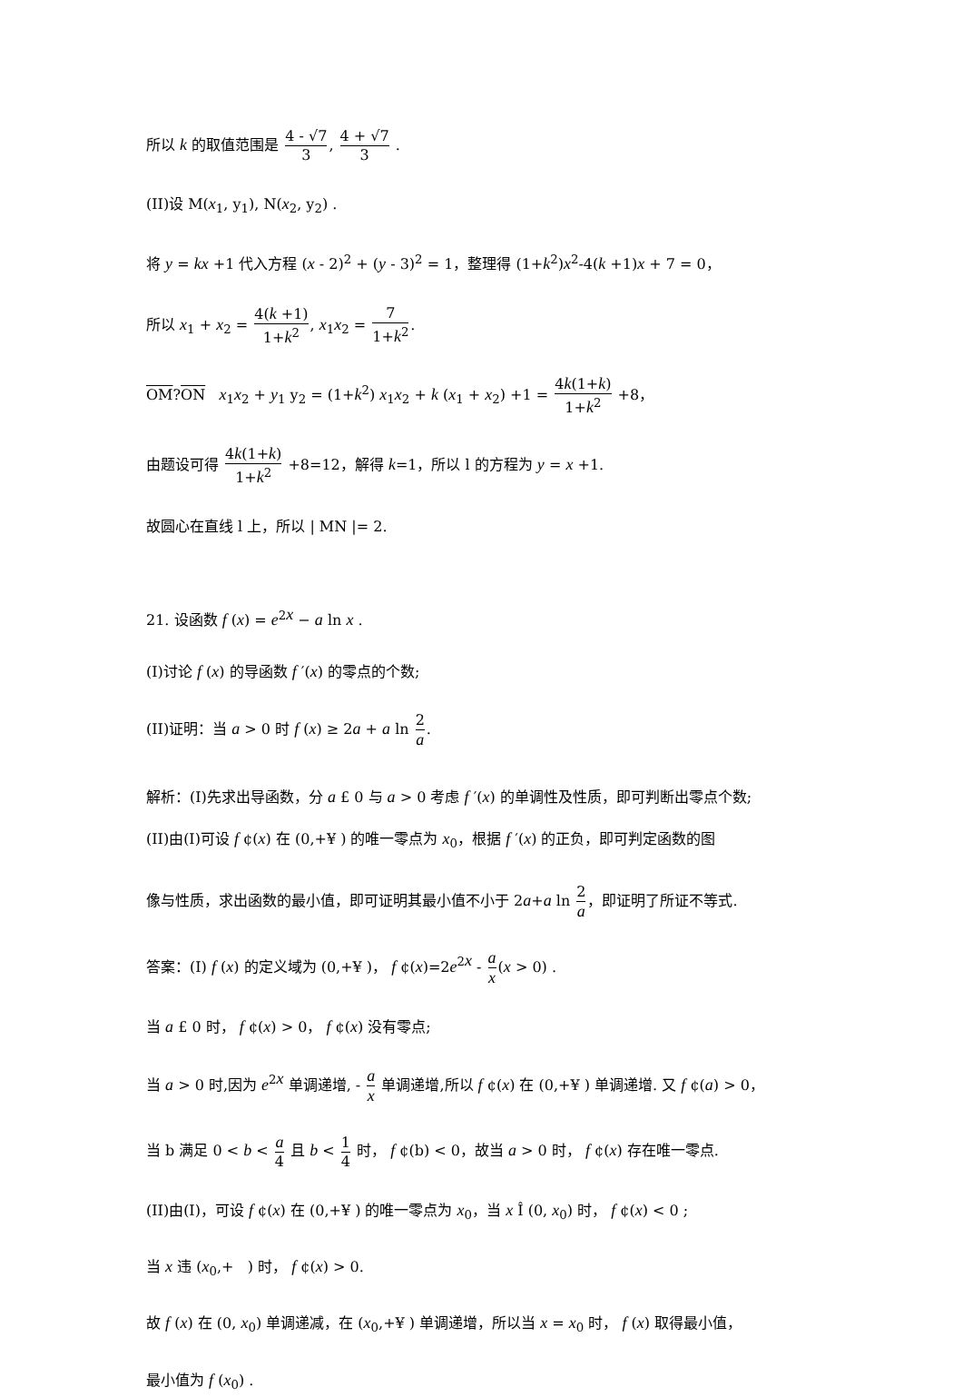所以 k 的取值范围是 4 - √7 3, 4 + √7 3 .
(II)设 M(x<sub>1</sub>, y<sub>1</sub>), N(x<sub>2</sub>, y<sub>2</sub>) .
将 y = kx +1 代入方程 (x - 2)<sup>2</sup> + (y - 3)<sup>2</sup> = 1，整理得 (1+k<sup>2</sup>)x<sup>2</sup>-4(k +1)x + 7 = 0，
所以 x<sub>1</sub> + x<sub>2</sub> = 4(k +1) 1+k<sup>2</sup>, x<sub>1</sub>x<sub>2</sub> = 7 1+k<sup>2</sup>.
OM?ON x<sub>1</sub>x<sub>2</sub> + y<sub>1</sub> y<sub>2</sub> = (1+k<sup>2</sup>) x<sub>1</sub>x<sub>2</sub> + k (x<sub>1</sub> + x<sub>2</sub>) +1 = 4k(1+k) 1+k<sup>2</sup> +8，
由题设可得 4k(1+k) 1+k<sup>2</sup> +8=12，解得 k=1，所以 l 的方程为 y = x +1.
故圆心在直线 l 上，所以 | MN |= 2.
21. 设函数 f (x) = e<sup>2x</sup> − a ln x .
(I)讨论 f (x) 的导函数 f ′(x) 的零点的个数;
(II)证明：当 a > 0 时 f (x) ≥ 2a + a ln 2 a.
解析：(I)先求出导函数，分 a £ 0 与 a > 0 考虑 f ′(x) 的单调性及性质，即可判断出零点个数;
(II)由(I)可设 f ¢(x) 在 (0,+¥ ) 的唯一零点为 x<sub>0</sub>，根据 f ′(x) 的正负，即可判定函数的图
像与性质，求出函数的最小值，即可证明其最小值不小于 2a+a ln 2 a，即证明了所证不等式.
答案：(I) f (x) 的定义域为 (0,+¥ )， f ¢(x)=2e<sup>2x</sup> - a x(x > 0) .
当 a £ 0 时， f ¢(x) > 0， f ¢(x) 没有零点;
当 a > 0 时,因为 e<sup>2x</sup> 单调递增, - a x 单调递增,所以 f ¢(x) 在 (0,+¥ ) 单调递增. 又 f ¢(a) > 0，
当 b 满足 0 < b < a 4 且 b < 1 4 时， f ¢(b) < 0，故当 a > 0 时， f ¢(x) 存在唯一零点.
(II)由(I)，可设 f ¢(x) 在 (0,+¥ ) 的唯一零点为 x<sub>0</sub>，当 x Î (0, x<sub>0</sub>) 时， f ¢(x) < 0 ;
当 x 违 (x<sub>0</sub>,+ ) 时， f ¢(x) > 0.
故 f (x) 在 (0, x<sub>0</sub>) 单调递减，在 (x<sub>0</sub>,+¥ ) 单调递增，所以当 x = x<sub>0</sub> 时， f (x) 取得最小值，
最小值为 f (x<sub>0</sub>) .